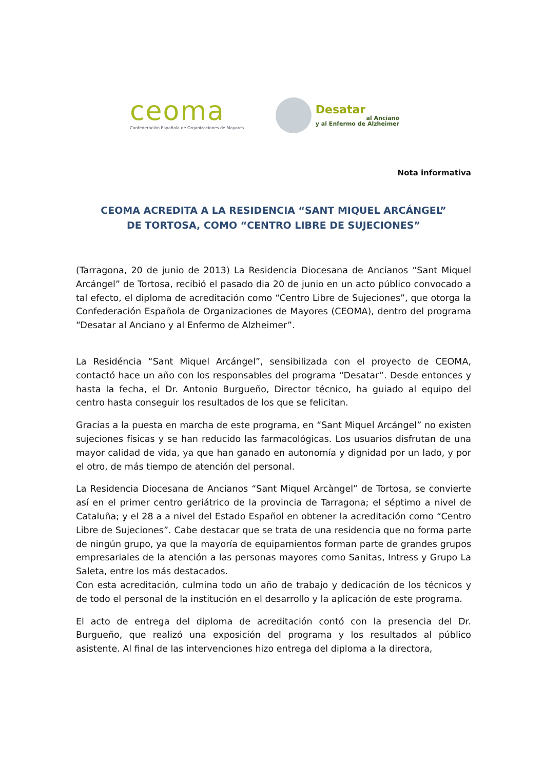ceoma
Confederación Española de Organizaciones de Mayores
Desatar
al Anciano
y al Enfermo de Alzheimer
Nota informativa
CEOMA ACREDITA A LA RESIDENCIA “SANT MIQUEL ARCÁNGEL”
DE TORTOSA, COMO “CENTRO LIBRE DE SUJECIONES”
(Tarragona, 20 de junio de 2013) La Residencia Diocesana de Ancianos “Sant Miquel Arcángel” de Tortosa, recibió el pasado dia 20 de junio en un acto público convocado a tal efecto, el diploma de acreditación como “Centro Libre de Sujeciones”, que otorga la Confederación Española de Organizaciones de Mayores (CEOMA), dentro del programa “Desatar al Anciano y al Enfermo de Alzheimer”.
La Residéncia “Sant Miquel Arcángel”, sensibilizada con el proyecto de CEOMA, contactó hace un año con los responsables del programa “Desatar”. Desde entonces y hasta la fecha, el Dr. Antonio Burgueño, Director técnico, ha guiado al equipo del centro hasta conseguir los resultados de los que se felicitan.
Gracias a la puesta en marcha de este programa, en “Sant Miquel Arcángel” no existen sujeciones físicas y se han reducido las farmacológicas. Los usuarios disfrutan de una mayor calidad de vida, ya que han ganado en autonomía y dignidad por un lado, y por el otro, de más tiempo de atención del personal.
La Residencia Diocesana de Ancianos “Sant Miquel Arcàngel” de Tortosa, se convierte así en el primer centro geriátrico de la provincia de Tarragona; el séptimo a nivel de Cataluña; y el 28 a a nivel del Estado Español en obtener la acreditación como “Centro Libre de Sujeciones”. Cabe destacar que se trata de una residencia que no forma parte de ningún grupo, ya que la mayoría de equipamientos forman parte de grandes grupos empresariales de la atención a las personas mayores como Sanitas, Intress y Grupo La Saleta, entre los más destacados.
Con esta acreditación, culmina todo un año de trabajo y dedicación de los técnicos y de todo el personal de la institución en el desarrollo y la aplicación de este programa.
El acto de entrega del diploma de acreditación contó con la presencia del Dr. Burgueño, que realizó una exposición del programa y los resultados al público asistente. Al final de las intervenciones hizo entrega del diploma a la directora,